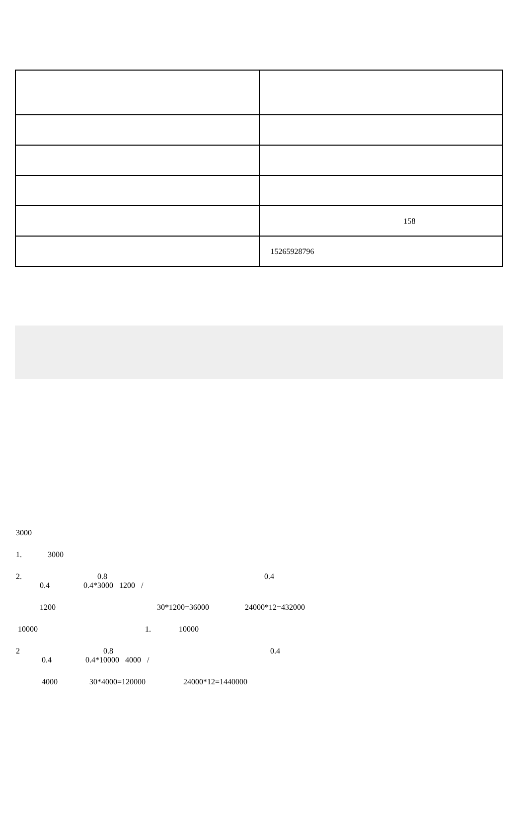| | 158 |
| | 15265928796 |
3000
1. 3000
2. 0.8 0.4 0.4 0.4*3000 1200 /
1200 30*1200=36000 24000*12=432000
10000 1. 10000
2 0.8 0.4 0.4 0.4*10000 4000 /
4000 30*4000=120000 24000*12=1440000